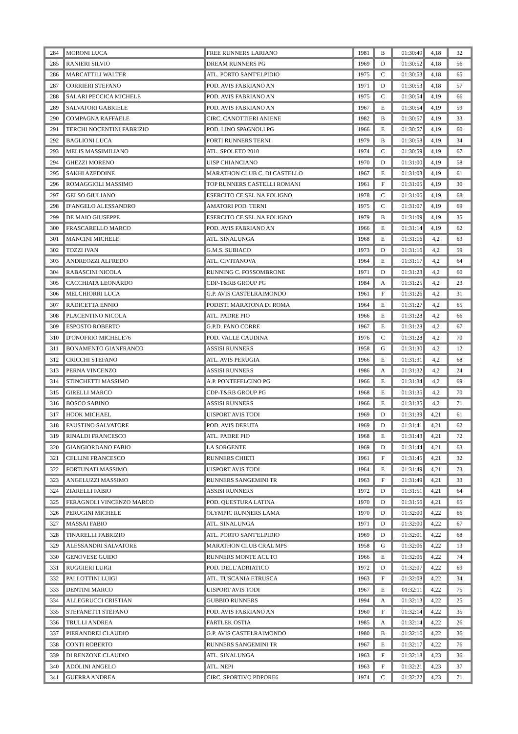| 284 | MORONI LUCA | FREE RUNNERS LARIANO | 1981 | B | 01:30:49 | 4,18 | 32 |
| 285 | RANIERI SILVIO | DREAM RUNNERS PG | 1969 | D | 01:30:52 | 4,18 | 56 |
| 286 | MARCATTILI WALTER | ATL. PORTO SANT'ELPIDIO | 1975 | C | 01:30:53 | 4,18 | 65 |
| 287 | CORRIERI STEFANO | POD. AVIS FABRIANO AN | 1971 | D | 01:30:53 | 4,18 | 57 |
| 288 | SALARI PECCICA MICHELE | POD. AVIS FABRIANO AN | 1975 | C | 01:30:54 | 4,19 | 66 |
| 289 | SALVATORI GABRIELE | POD. AVIS FABRIANO AN | 1967 | E | 01:30:54 | 4,19 | 59 |
| 290 | COMPAGNA RAFFAELE | CIRC. CANOTTIERI ANIENE | 1982 | B | 01:30:57 | 4,19 | 33 |
| 291 | TERCHI NOCENTINI FABRIZIO | POD. LINO SPAGNOLI PG | 1966 | E | 01:30:57 | 4,19 | 60 |
| 292 | BAGLIONI LUCA | FORTI RUNNERS TERNI | 1979 | B | 01:30:58 | 4,19 | 34 |
| 293 | MELIS MASSIMILIANO | ATL. SPOLETO 2010 | 1974 | C | 01:30:59 | 4,19 | 67 |
| 294 | GHEZZI MORENO | UISP CHIANCIANO | 1970 | D | 01:31:00 | 4,19 | 58 |
| 295 | SAKHI AZEDDINE | MARATHON CLUB C. DI CASTELLO | 1967 | E | 01:31:03 | 4,19 | 61 |
| 296 | ROMAGGIOLI MASSIMO | TOP RUNNERS CASTELLI ROMANI | 1961 | F | 01:31:05 | 4,19 | 30 |
| 297 | GELSO GIULIANO | ESERCITO CE.SEL.NA FOLIGNO | 1978 | C | 01:31:06 | 4,19 | 68 |
| 298 | D'ANGELO ALESSANDRO | AMATORI POD. TERNI | 1975 | C | 01:31:07 | 4,19 | 69 |
| 299 | DE MAIO GIUSEPPE | ESERCITO CE.SEL.NA FOLIGNO | 1979 | B | 01:31:09 | 4,19 | 35 |
| 300 | FRASCARELLO MARCO | POD. AVIS FABRIANO AN | 1966 | E | 01:31:14 | 4,19 | 62 |
| 301 | MANCINI MICHELE | ATL. SINALUNGA | 1968 | E | 01:31:16 | 4,2 | 63 |
| 302 | TOZZI IVAN | G.M.S. SUBIACO | 1973 | D | 01:31:16 | 4,2 | 59 |
| 303 | ANDREOZZI ALFREDO | ATL. CIVITANOVA | 1964 | E | 01:31:17 | 4,2 | 64 |
| 304 | RABASCINI NICOLA | RUNNING C. FOSSOMBRONE | 1971 | D | 01:31:23 | 4,2 | 60 |
| 305 | CACCHIATA LEONARDO | CDP-T&RB GROUP PG | 1984 | A | 01:31:25 | 4,2 | 23 |
| 306 | MELCHIORRI LUCA | G.P. AVIS CASTELRAIMONDO | 1961 | F | 01:31:26 | 4,2 | 31 |
| 307 | RADICETTA ENNIO | PODISTI MARATONA DI ROMA | 1964 | E | 01:31:27 | 4,2 | 65 |
| 308 | PLACENTINO NICOLA | ATL. PADRE PIO | 1966 | E | 01:31:28 | 4,2 | 66 |
| 309 | ESPOSTO ROBERTO | G.P.D. FANO CORRE | 1967 | E | 01:31:28 | 4,2 | 67 |
| 310 | D'ONOFRIO MICHELE76 | POD. VALLE CAUDINA | 1976 | C | 01:31:28 | 4,2 | 70 |
| 311 | BONAMENTO GIANFRANCO | ASSISI RUNNERS | 1958 | G | 01:31:30 | 4,2 | 12 |
| 312 | CRICCHI STEFANO | ATL. AVIS PERUGIA | 1966 | E | 01:31:31 | 4,2 | 68 |
| 313 | PERNA VINCENZO | ASSISI RUNNERS | 1986 | A | 01:31:32 | 4,2 | 24 |
| 314 | STINCHETTI MASSIMO | A.P. PONTEFELCINO PG | 1966 | E | 01:31:34 | 4,2 | 69 |
| 315 | GIRELLI MARCO | CDP-T&RB GROUP PG | 1968 | E | 01:31:35 | 4,2 | 70 |
| 316 | BOSCO SABINO | ASSISI RUNNERS | 1966 | E | 01:31:35 | 4,2 | 71 |
| 317 | HOOK MICHAEL | UISPORT AVIS TODI | 1969 | D | 01:31:39 | 4,21 | 61 |
| 318 | FAUSTINO SALVATORE | POD. AVIS DERUTA | 1969 | D | 01:31:41 | 4,21 | 62 |
| 319 | RINALDI FRANCESCO | ATL. PADRE PIO | 1968 | E | 01:31:43 | 4,21 | 72 |
| 320 | GIANGIORDANO FABIO | LA SORGENTE | 1969 | D | 01:31:44 | 4,21 | 63 |
| 321 | CELLINI FRANCESCO | RUNNERS CHIETI | 1961 | F | 01:31:45 | 4,21 | 32 |
| 322 | FORTUNATI MASSIMO | UISPORT AVIS TODI | 1964 | E | 01:31:49 | 4,21 | 73 |
| 323 | ANGELUZZI MASSIMO | RUNNERS SANGEMINI TR | 1963 | F | 01:31:49 | 4,21 | 33 |
| 324 | ZIARELLI FABIO | ASSISI RUNNERS | 1972 | D | 01:31:51 | 4,21 | 64 |
| 325 | FERAGNOLI VINCENZO MARCO | POD. QUESTURA LATINA | 1970 | D | 01:31:56 | 4,21 | 65 |
| 326 | PERUGINI MICHELE | OLYMPIC RUNNERS LAMA | 1970 | D | 01:32:00 | 4,22 | 66 |
| 327 | MASSAI FABIO | ATL. SINALUNGA | 1971 | D | 01:32:00 | 4,22 | 67 |
| 328 | TINARELLI FABRIZIO | ATL. PORTO SANT'ELPIDIO | 1969 | D | 01:32:01 | 4,22 | 68 |
| 329 | ALESSANDRI SALVATORE | MARATHON CLUB CRAL MPS | 1958 | G | 01:32:06 | 4,22 | 13 |
| 330 | GENOVESE GUIDO | RUNNERS MONTE ACUTO | 1966 | E | 01:32:06 | 4,22 | 74 |
| 331 | RUGGIERI LUIGI | POD. DELL'ADRIATICO | 1972 | D | 01:32:07 | 4,22 | 69 |
| 332 | PALLOTTINI LUIGI | ATL. TUSCANIA ETRUSCA | 1963 | F | 01:32:08 | 4,22 | 34 |
| 333 | DENTINI MARCO | UISPORT AVIS TODI | 1967 | E | 01:32:11 | 4,22 | 75 |
| 334 | ALLEGRUCCI CRISTIAN | GUBBIO RUNNERS | 1994 | A | 01:32:13 | 4,22 | 25 |
| 335 | STEFANETTI STEFANO | POD. AVIS FABRIANO AN | 1960 | F | 01:32:14 | 4,22 | 35 |
| 336 | TRULLI ANDREA | FARTLEK OSTIA | 1985 | A | 01:32:14 | 4,22 | 26 |
| 337 | PIERANDREI CLAUDIO | G.P. AVIS CASTELRAIMONDO | 1980 | B | 01:32:16 | 4,22 | 36 |
| 338 | CONTI ROBERTO | RUNNERS SANGEMINI TR | 1967 | E | 01:32:17 | 4,22 | 76 |
| 339 | DI RENZONE CLAUDIO | ATL. SINALUNGA | 1963 | F | 01:32:18 | 4,23 | 36 |
| 340 | ADOLINI ANGELO | ATL. NEPI | 1963 | F | 01:32:21 | 4,23 | 37 |
| 341 | GUERRA ANDREA | CIRC. SPORTIVO PDPORE6 | 1974 | C | 01:32:22 | 4,23 | 71 |